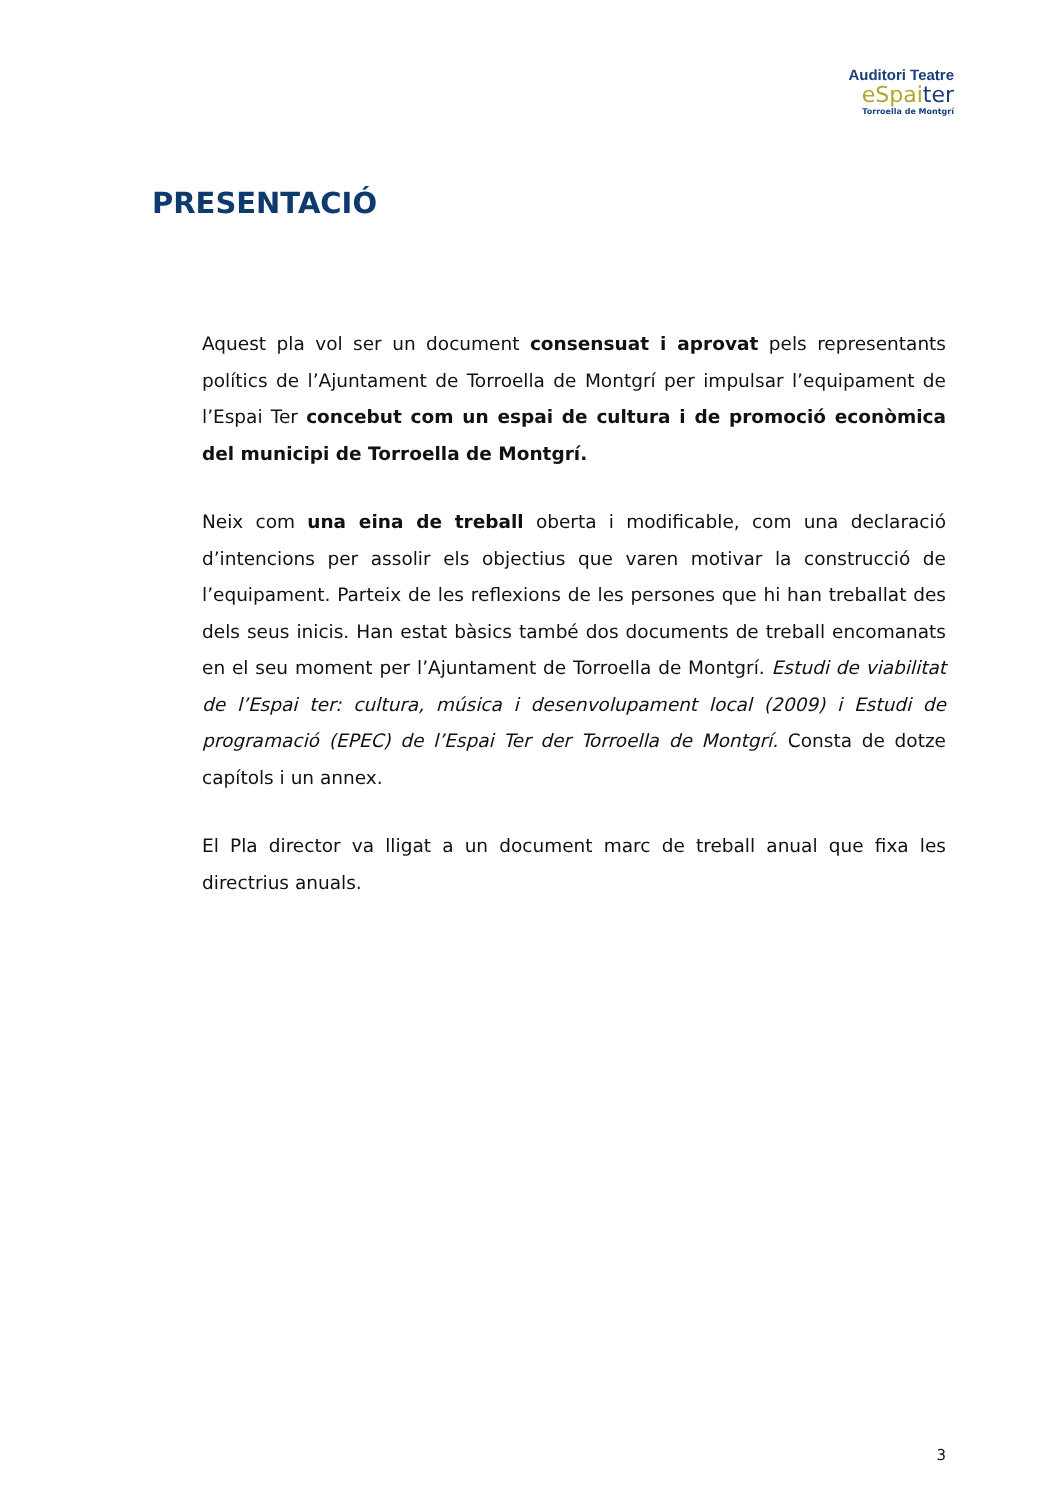Auditori Teatre
eSpaiter
Torroella de Montgrí
PRESENTACIÓ
Aquest pla vol ser un document consensuat i aprovat pels representants polítics de l’Ajuntament de Torroella de Montgrí per impulsar l’equipament de l’Espai Ter concebut com un espai de cultura i de promoció econòmica del municipi de Torroella de Montgrí.
Neix com una eina de treball oberta i modificable, com una declaració d’intencions per assolir els objectius que varen motivar la construcció de l’equipament. Parteix de les reflexions de les persones que hi han treballat des dels seus inicis. Han estat bàsics també dos documents de treball encomanats en el seu moment per l’Ajuntament de Torroella de Montgrí. Estudi de viabilitat de l’Espai ter: cultura, música i desenvolupament local (2009) i Estudi de programació (EPEC) de l’Espai Ter der Torroella de Montgrí. Consta de dotze capítols i un annex.
El Pla director va lligat a un document marc de treball anual que fixa les directrius anuals.
3